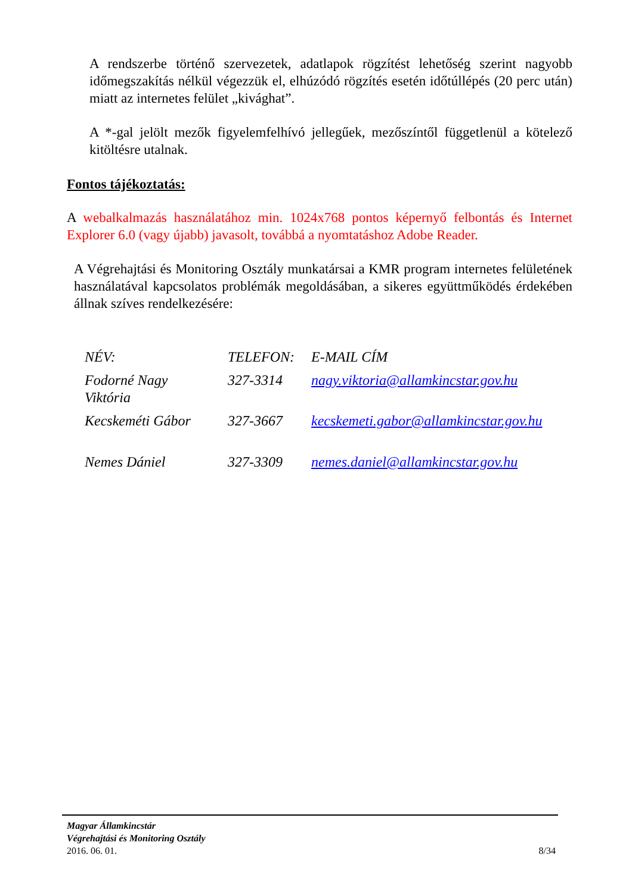A rendszerbe történő szervezetek, adatlapok rögzítést lehetőség szerint nagyobb időmegszakítás nélkül végezzük el, elhúzódó rögzítés esetén időtúllépés (20 perc után) miatt az internetes felület „kivághat”.
A *-gal jelölt mezők figyelemfelhívó jellegűek, mezőszíntől függetlenül a kötelező kitöltésre utalnak.
Fontos tájékoztatás:
A webalkalmazás használatához min. 1024x768 pontos képernyő felbontás és Internet Explorer 6.0 (vagy újabb) javasolt, továbbá a nyomtatáshoz Adobe Reader.
A Végrehajtási és Monitoring Osztály munkatársai a KMR program internetes felületének használatával kapcsolatos problémák megoldásában, a sikeres együttműködés érdekében állnak szíves rendelkezésére:
| NÉV: | TELEFON: | E-MAIL CÍM |
| Fodorné Nagy Viktória | 327-3314 | nagy.viktoria@allamkincstar.gov.hu |
| Kecskeméti Gábor | 327-3667 | kecskemeti.gabor@allamkincstar.gov.hu |
| Nemes Dániel | 327-3309 | nemes.daniel@allamkincstar.gov.hu |
Magyar Államkincstár
Végrehajtási és Monitoring Osztály
2016. 06. 01. 8/34